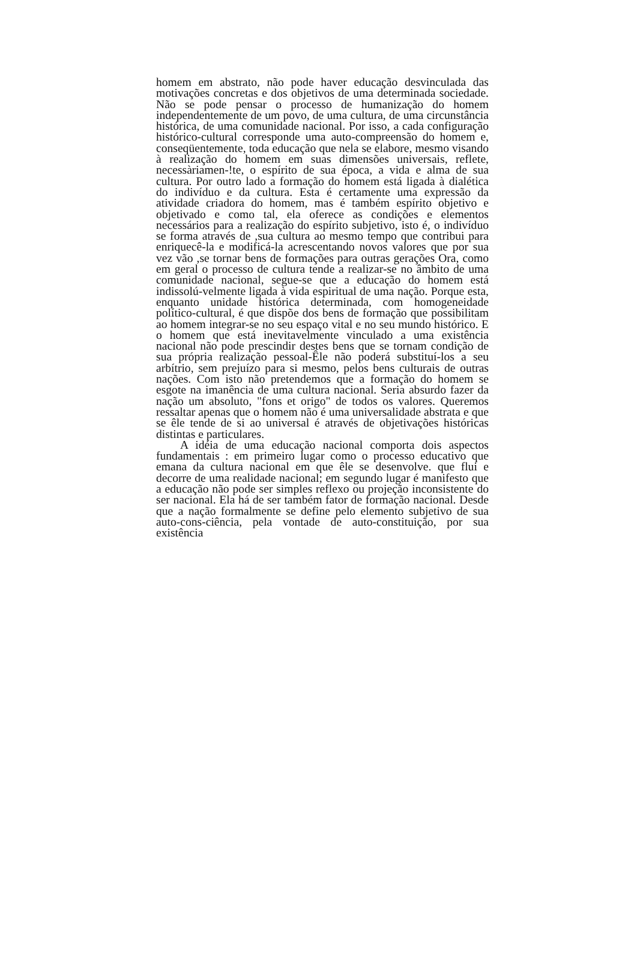homem em abstrato, não pode haver educação desvinculada das motivações concretas e dos objetivos de uma determinada sociedade. Não se pode pensar o processo de humanização do homem independentemente de um povo, de uma cultura, de uma circunstância histórica, de uma comunidade nacional. Por isso, a cada configuração histórico-cultural corresponde uma auto-compreensão do homem e, conseqüentemente, toda educação que nela se elabore, mesmo visando à realização do homem em suas dimensões universais, reflete, necessàriamen-!te, o espírito de sua época, a vida e alma de sua cultura. Por outro lado a formação do homem está ligada à dialética do indivíduo e da cultura. Esta é certamente uma expressão da atividade criadora do homem, mas é também espírito objetivo e objetivado e como tal, ela oferece as condições e elementos necessários para a realização do espírito subjetivo, isto é, o indivíduo se forma através de ,sua cultura ao mesmo tempo que contribui para enriquecê-la e modificá-la acrescentando novos valores que por sua vez vão ,se tornar bens de formações para outras gerações Ora, como em geral o processo de cultura tende a realizar-se no âmbito de uma comunidade nacional, segue-se que a educação do homem está indissolú-velmente ligada à vida espiritual de uma nação. Porque esta, enquanto unidade histórica determinada, com homogeneidade político-cultural, é que dispõe dos bens de formação que possibilitam ao homem integrar-se no seu espaço vital e no seu mundo histórico. E o homem que está inevitavelmente vinculado a uma existência nacional não pode prescindir destes bens que se tornam condição de sua própria realização pessoal-Êle não poderá substituí-los a seu arbítrio, sem prejuízo para si mesmo, pelos bens culturais de outras nações. Com isto não pretendemos que a formação do homem se esgote na imanência de uma cultura nacional. Seria absurdo fazer da nação um absoluto, "fons et origo" de todos os valores. Queremos ressaltar apenas que o homem não é uma universalidade abstrata e que se êle tende de si ao universal é através de objetivações históricas distintas e particulares.
A idéia de uma educação nacional comporta dois aspectos fundamentais : em primeiro lugar como o processo educativo que emana da cultura nacional em que êle se desenvolve. que flui e decorre de uma realidade nacional; em segundo lugar é manifesto que a educação não pode ser simples reflexo ou projeção inconsistente do ser nacional. Ela há de ser também fator de formação nacional. Desde que a nação formalmente se define pelo elemento subjetivo de sua auto-cons-ciência, pela vontade de auto-constituição, por sua existência